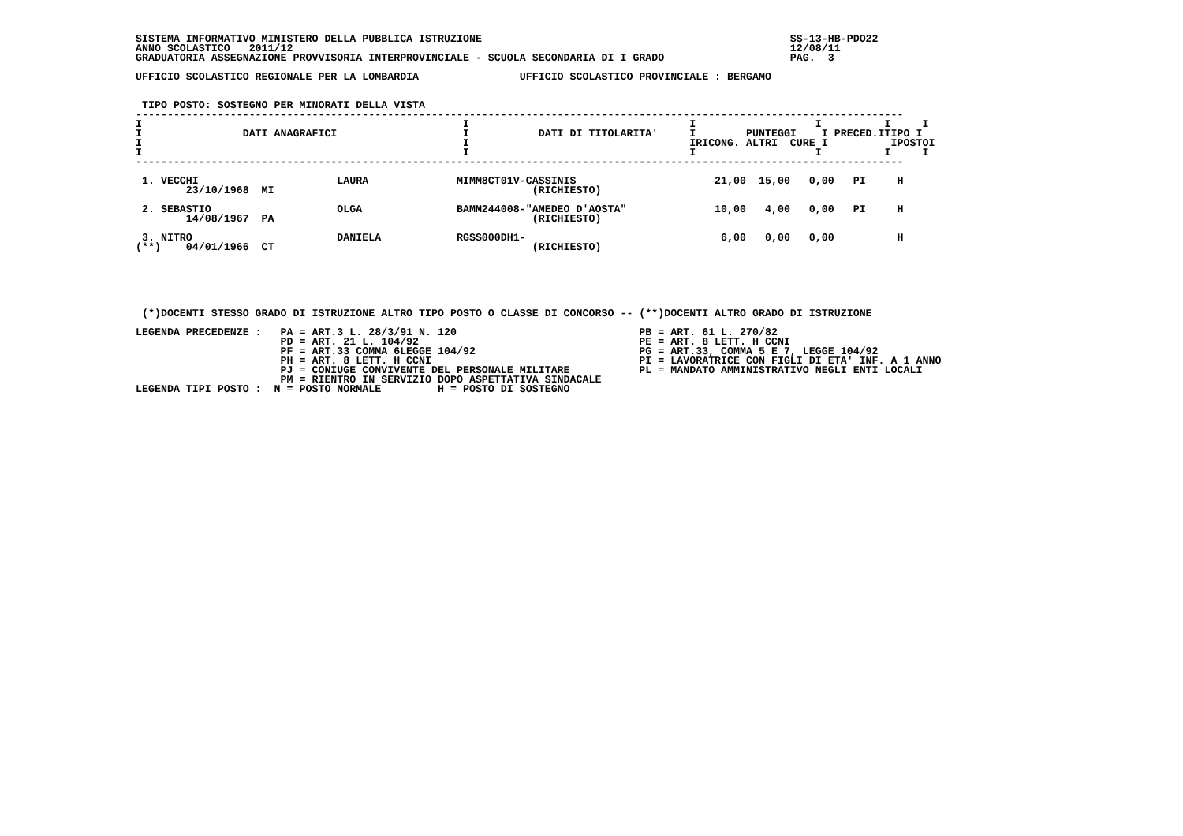SISTEMA INFORMATIVO MINISTERO DELLA PUBBLICA ISTRUZIONE                                                 SS-13-HB-PDO22
ANNO SCOLASTICO   2011/12                                                                               12/08/11
GRADUATORIA ASSEGNAZIONE PROVVISORIA INTERPROVINCIALE - SCUOLA SECONDARIA DI I GRADO                    PAG.  3

UFFICIO SCOLASTICO REGIONALE PER LA LOMBARDIA                UFFICIO SCOLASTICO PROVINCIALE : BERGAMO


 TIPO POSTO: SOSTEGNO PER MINORATI DELLA VISTA
--------------------------------------------------------------------------------------------------------------------------
I                                                   I                                   I                   I          I     I
I                DATI ANAGRAFICI                    I           DATI DI TITOLARITA'     I        PUNTEGGI    I PRECED.ITIPO I
I                                                   I                                   IRICONG. ALTRI  CURE I          IPOSTOI
I                                                   I                                   I                   I          I     I
--------------------------------------------------------------------------------------------------------------------------

 1. VECCHI                      LAURA              MIMM8CT01V-CASSINIS                      21,00  15,00   0,00   PI     H
        23/10/1968  MI                                         (RICHIESTO)

 2. SEBASTIO                    OLGA               BAMM244008-"AMEDEO D'AOSTA"              10,00   4,00   0,00   PI     H
        14/08/1967  PA                                         (RICHIESTO)

 3. NITRO                       DANIELA            RGSS000DH1-                               6,00   0,00   0,00          H
(**)    04/01/1966  CT                                         (RICHIESTO)






 (*)DOCENTI STESSO GRADO DI ISTRUZIONE ALTRO TIPO POSTO O CLASSE DI CONCORSO -- (**)DOCENTI ALTRO GRADO DI ISTRUZIONE

LEGENDA PRECEDENZE :   PA = ART.3 L. 28/3/91 N. 120                             PB = ART. 61 L. 270/82
                       PD = ART. 21 L. 104/92                                   PE = ART. 8 LETT. H CCNI
                       PF = ART.33 COMMA 6LEGGE 104/92                          PG = ART.33, COMMA 5 E 7, LEGGE 104/92
                       PH = ART. 8 LETT. H CCNI                                 PI = LAVORATRICE CON FIGLI DI ETA' INF. A 1 ANNO
                       PJ = CONIUGE CONVIVENTE DEL PERSONALE MILITARE           PL = MANDATO AMMINISTRATIVO NEGLI ENTI LOCALI
                       PM = RIENTRO IN SERVIZIO DOPO ASPETTATIVA SINDACALE
LEGENDA TIPI POSTO :  N = POSTO NORMALE         H = POSTO DI SOSTEGNO